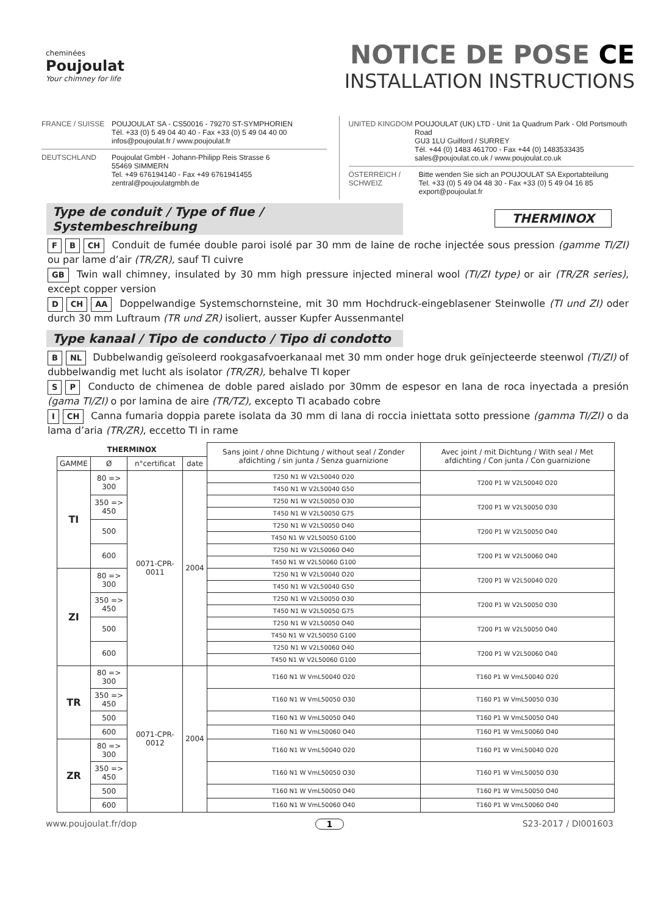cheminées
Poujoulat
Your chimney for life
NOTICE DE POSE CE
INSTALLATION INSTRUCTIONS
FRANCE / SUISSE POUJOULAT SA - CS50016 - 79270 ST-SYMPHORIEN
Tél. +33 (0) 5 49 04 40 40 - Fax +33 (0) 5 49 04 40 00
infos@poujoulat.fr / www.poujoulat.fr
DEUTSCHLAND Poujoulat GmbH - Johann-Philipp Reis Strasse 6
55469 SIMMERN
Tel. +49 676194140 - Fax +49 6761941455
zentral@poujoulatgmbh.de
UNITED KINGDOM POUJOULAT (UK) LTD - Unit 1a Quadrum Park - Old Portsmouth Road
GU3 1LU Guilford / SURREY
Tél. +44 (0) 1483 461700 - Fax +44 (0) 1483533435
sales@poujoulat.co.uk / www.poujoulat.co.uk
ÖSTERREICH / SCHWEIZ
Bitte wenden Sie sich an POUJOULAT SA Exportabteilung
Tel. +33 (0) 5 49 04 48 30 - Fax +33 (0) 5 49 04 16 85
export@poujoulat.fr
Type de conduit / Type of flue / Systembeschreibung
THERMINOX
F B CH Conduit de fumée double paroi isolé par 30 mm de laine de roche injectée sous pression (gamme TI/ZI) ou par lame d’air (TR/ZR), sauf TI cuivre
GB Twin wall chimney, insulated by 30 mm high pressure injected mineral wool (TI/ZI type) or air (TR/ZR series), except copper version
D CH AA Doppelwandige Systemschornsteine, mit 30 mm Hochdruck-eingeblasener Steinwolle (TI und ZI) oder durch 30 mm Luftraum (TR und ZR) isoliert, ausser Kupfer Aussenmantel
Type kanaal / Tipo de conducto / Tipo di condotto
B NL Dubbelwandig geïsoleerd rookgasafvoerkanaal met 30 mm onder hoge druk geïnjecteerde steenwol (TI/ZI) of dubbelwandig met lucht als isolator (TR/ZR), behalve TI koper
S P Conducto de chimenea de doble pared aislado por 30mm de espesor en lana de roca inyectada a presión (gama TI/ZI) o por lamina de aire (TR/TZ), excepto TI acabado cobre
I CH Canna fumaria doppia parete isolata da 30 mm di lana di roccia iniettata sotto pressione (gamma TI/ZI) o da lama d’aria (TR/ZR), eccetto TI in rame
| THERMINOX | | | | Sans joint / ohne Dichtung / without seal / Zonder afdichting / sin junta / Senza guarnizione | Avec joint / mit Dichtung / With seal / Met afdichting / Con junta / Con guarnizione |
| --- | --- | --- | --- | --- | --- |
| GAMME | Ø | n°certificat | date | | |
| TI | 80 => 300 | 0071-CPR-0011 | 2004 | T250 N1 W V2L50040 O20 | T200 P1 W V2L50040 O20 |
| | | | | T450 N1 W V2L50040 G50 | |
| | 350 => 450 | | | T250 N1 W V2L50050 O30 | T200 P1 W V2L50050 O30 |
| | | | | T450 N1 W V2L50050 G75 | |
| | 500 | | | T250 N1 W V2L50050 O40 | T200 P1 W V2L50050 O40 |
| | | | | T450 N1 W V2L50050 G100 | |
| | 600 | | | T250 N1 W V2L50060 O40 | T200 P1 W V2L50060 O40 |
| | | | | T450 N1 W V2L50060 G100 | |
| ZI | 80 => 300 | | | T250 N1 W V2L50040 O20 | T200 P1 W V2L50040 O20 |
| | | | | T450 N1 W V2L50040 G50 | |
| | 350 => 450 | | | T250 N1 W V2L50050 O30 | T200 P1 W V2L50050 O30 |
| | | | | T450 N1 W V2L50050 G75 | |
| | 500 | | | T250 N1 W V2L50050 O40 | T200 P1 W V2L50050 O40 |
| | | | | T450 N1 W V2L50050 G100 | |
| | 600 | | | T250 N1 W V2L50060 O40 | T200 P1 W V2L50060 O40 |
| | | | | T450 N1 W V2L50060 G100 | |
| TR | 80 => 300 | 0071-CPR-0012 | 2004 | T160 N1 W VmL50040 O20 | T160 P1 W VmL50040 O20 |
| | 350 => 450 | | | T160 N1 W VmL50050 O30 | T160 P1 W VmL50050 O30 |
| | 500 | | | T160 N1 W VmL50050 O40 | T160 P1 W VmL50050 O40 |
| | 600 | | | T160 N1 W VmL50060 O40 | T160 P1 W VmL50060 O40 |
| ZR | 80 => 300 | | | T160 N1 W VmL50040 O20 | T160 P1 W VmL50040 O20 |
| | 350 => 450 | | | T160 N1 W VmL50050 O30 | T160 P1 W VmL50050 O30 |
| | 500 | | | T160 N1 W VmL50050 O40 | T160 P1 W VmL50050 O40 |
| | 600 | | | T160 N1 W VmL50060 O40 | T160 P1 W VmL50060 O40 |
www.poujoulat.fr/dop 1 S23-2017 / DI001603